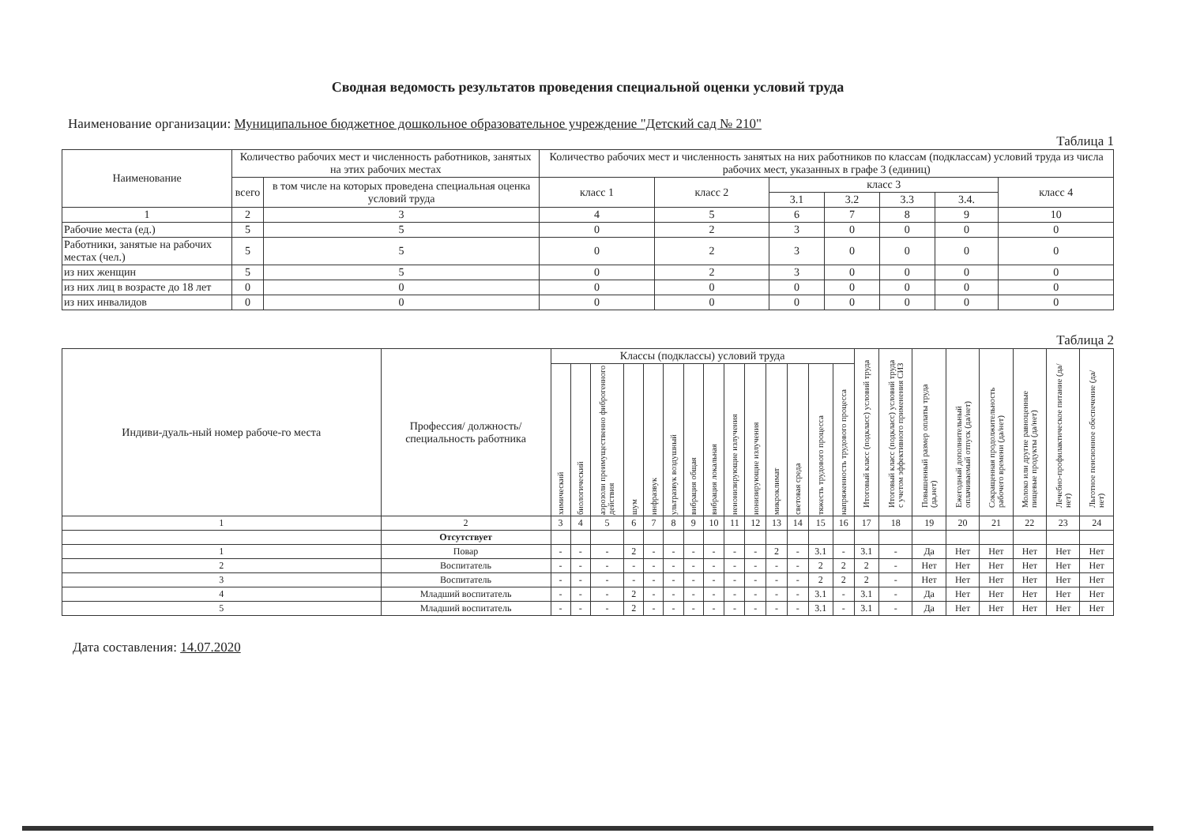Сводная ведомость результатов проведения специальной оценки условий труда
Наименование организации: Муниципальное бюджетное дошкольное образовательное учреждение "Детский сад № 210"
Таблица 1
| Наименование | Количество рабочих мест и численность работников, занятых на этих рабочих местах | | Количество рабочих мест и численность занятых на них работников по классам (подклассам) условий труда из числа рабочих мест, указанных в графе 3 (единиц) | | | | | | |
| --- | --- | --- | --- | --- | --- | --- | --- | --- | --- |
| | всего | в том числе на которых проведена специальная оценка условий труда | класс 1 | класс 2 | класс 3 | | | | класс 4 |
| | | | | | 3.1 | 3.2 | 3.3 | 3.4. | |
| 1 | 2 | 3 | 4 | 5 | 6 | 7 | 8 | 9 | 10 |
| Рабочие места (ед.) | 5 | 5 | 0 | 2 | 3 | 0 | 0 | 0 | 0 |
| Работники, занятые на рабочих местах (чел.) | 5 | 5 | 0 | 2 | 3 | 0 | 0 | 0 | 0 |
| из них женщин | 5 | 5 | 0 | 2 | 3 | 0 | 0 | 0 | 0 |
| из них лиц в возрасте до 18 лет | 0 | 0 | 0 | 0 | 0 | 0 | 0 | 0 | 0 |
| из них инвалидов | 0 | 0 | 0 | 0 | 0 | 0 | 0 | 0 | 0 |
Таблица 2
| Индиви-дуаль-ный номер рабоче-го места | Профессия/ должность/ специальность работника | Классы (подклассы) условий труда | | | | | | | | | | | | | | Итоговый класс (подкласс) условий труда | Итоговый класс (подкласс) условий труда с учетом эффективного применения СИЗ | Повышенный размер оплаты труда (да,нет) | Ежегодный дополнительный оплачиваемый отпуск (да/нет) | Сокращенная продолжительность рабочего времени (да/нет) | Молоко или другие равноценные пищевые продукты (да/нет) | Лечебно-профилактическое питание (да/нет) | Льготное пенсионное обеспечение (да/нет) |
| --- | --- | --- | --- | --- | --- | --- | --- | --- | --- | --- | --- | --- | --- | --- | --- | --- | --- | --- | --- | --- | --- | --- | --- |
| | | химический | биологический | аэрозоли преимущественно фиброгенного действия | шум | инфразвук | ультразвук воздушный | вибрация общая | вибрация локальная | неионизирующие излучения | ионизирующие излучения | микроклимат | световая среда | тяжесть трудового процесса | напряженность трудового процесса | | | | | | | | |
| 1 | 2 | 3 | 4 | 5 | 6 | 7 | 8 | 9 | 10 | 11 | 12 | 13 | 14 | 15 | 16 | 17 | 18 | 19 | 20 | 21 | 22 | 23 | 24 |
| | Отсутствует | | | | | | | | | | | | | | | | | | | | | | |
| 1 | Повар | - | - | - | 2 | - | - | - | - | - | - | 2 | - | 3.1 | - | 3.1 | - | Да | Нет | Нет | Нет | Нет | Нет |
| 2 | Воспитатель | - | - | - | - | - | - | - | - | - | - | - | - | 2 | 2 | 2 | - | Нет | Нет | Нет | Нет | Нет | Нет |
| 3 | Воспитатель | - | - | - | - | - | - | - | - | - | - | - | - | 2 | 2 | 2 | - | Нет | Нет | Нет | Нет | Нет | Нет |
| 4 | Младший воспитатель | - | - | - | 2 | - | - | - | - | - | - | - | - | 3.1 | - | 3.1 | - | Да | Нет | Нет | Нет | Нет | Нет |
| 5 | Младший воспитатель | - | - | - | 2 | - | - | - | - | - | - | - | - | 3.1 | - | 3.1 | - | Да | Нет | Нет | Нет | Нет | Нет |
Дата составления: 14.07.2020